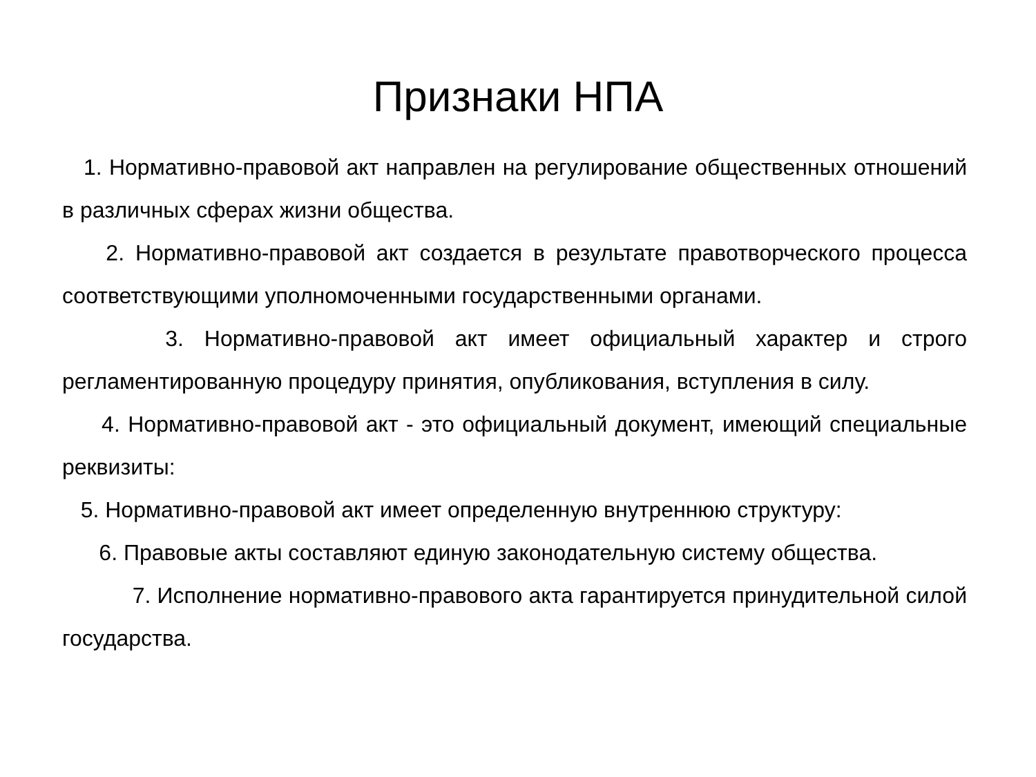Признаки НПА
1. Нормативно-правовой акт направлен на регулирование общественных отношений в различных сферах жизни общества.
2. Нормативно-правовой акт создается в результате правотворческого процесса соответствующими уполномоченными государственными органами.
3. Нормативно-правовой акт имеет официальный характер и строго регламентированную процедуру принятия, опубликования, вступления в силу.
4. Нормативно-правовой акт - это официальный документ, имеющий специальные реквизиты:
5. Нормативно-правовой акт имеет определенную внутреннюю структуру:
6. Правовые акты составляют единую законодательную систему общества.
7. Исполнение нормативно-правового акта гарантируется принудительной силой государства.